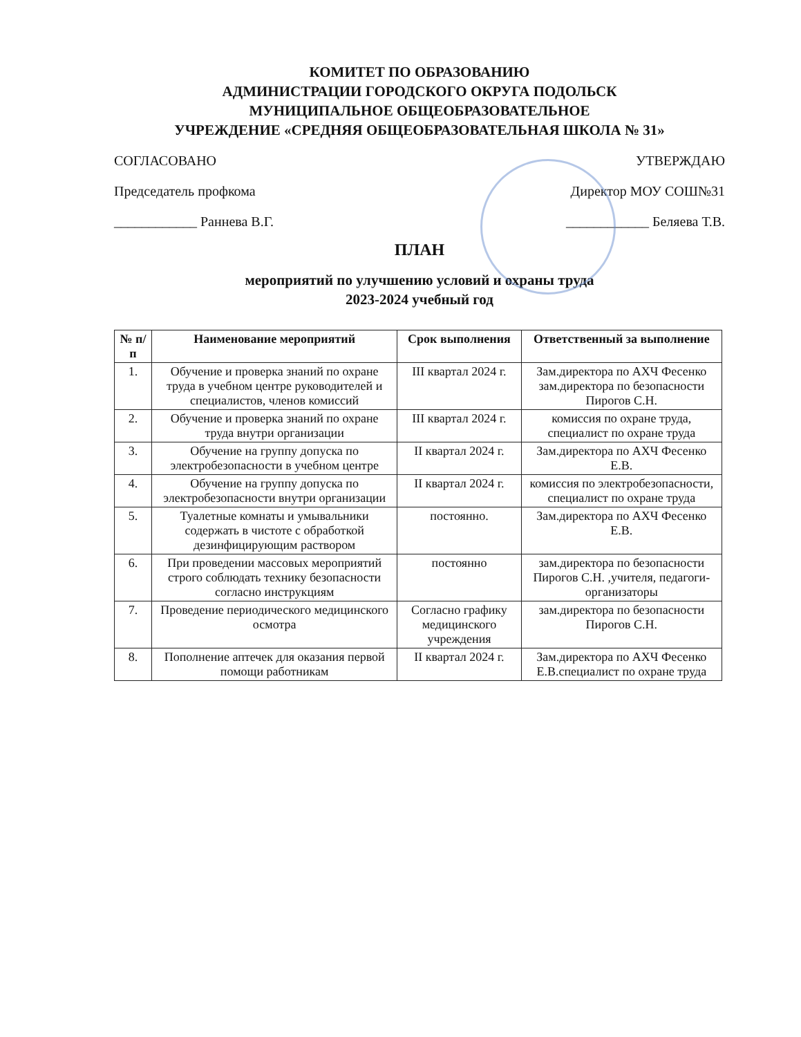КОМИТЕТ ПО ОБРАЗОВАНИЮ
АДМИНИСТРАЦИИ ГОРОДСКОГО ОКРУГА ПОДОЛЬСК
МУНИЦИПАЛЬНОЕ ОБЩЕОБРАЗОВАТЕЛЬНОЕ
УЧРЕЖДЕНИЕ «СРЕДНЯЯ ОБЩЕОБРАЗОВАТЕЛЬНАЯ ШКОЛА № 31»
СОГЛАСОВАНО
Председатель профкома
____________ Раннева В.Г.
УТВЕРЖДАЮ
Директор МОУ СОШ№31
____________ Беляева Т.В.
ПЛАН
мероприятий по улучшению условий и охраны труда
2023-2024 учебный год
| № п/п | Наименование мероприятий | Срок выполнения | Ответственный за выполнение |
| --- | --- | --- | --- |
| 1. | Обучение и проверка знаний по охране труда в учебном центре руководителей и специалистов, членов комиссий | III квартал 2024 г. | Зам.директора по АХЧ Фесенко зам.директора по безопасности Пирогов С.Н. |
| 2. | Обучение и проверка знаний по охране труда внутри организации | III квартал 2024 г. | комиссия по охране труда, специалист по охране труда |
| 3. | Обучение на группу допуска по электробезопасности в учебном центре | II квартал 2024 г. | Зам.директора по АХЧ Фесенко Е.В. |
| 4. | Обучение на группу допуска по электробезопасности внутри организации | II квартал 2024 г. | комиссия по электробезопасности, специалист по охране труда |
| 5. | Туалетные комнаты и умывальники содержать в чистоте с обработкой дезинфицирующим раствором | постоянно. | Зам.директора по АХЧ Фесенко Е.В. |
| 6. | При проведении массовых мероприятий строго соблюдать технику безопасности согласно инструкциям | постоянно | зам.директора по безопасности Пирогов С.Н. ,учителя, педагоги-организаторы |
| 7. | Проведение периодического медицинского осмотра | Согласно графику медицинского учреждения | зам.директора по безопасности Пирогов С.Н. |
| 8. | Пополнение аптечек для оказания первой помощи работникам | II квартал 2024 г. | Зам.директора по АХЧ Фесенко Е.В.специалист по охране труда |